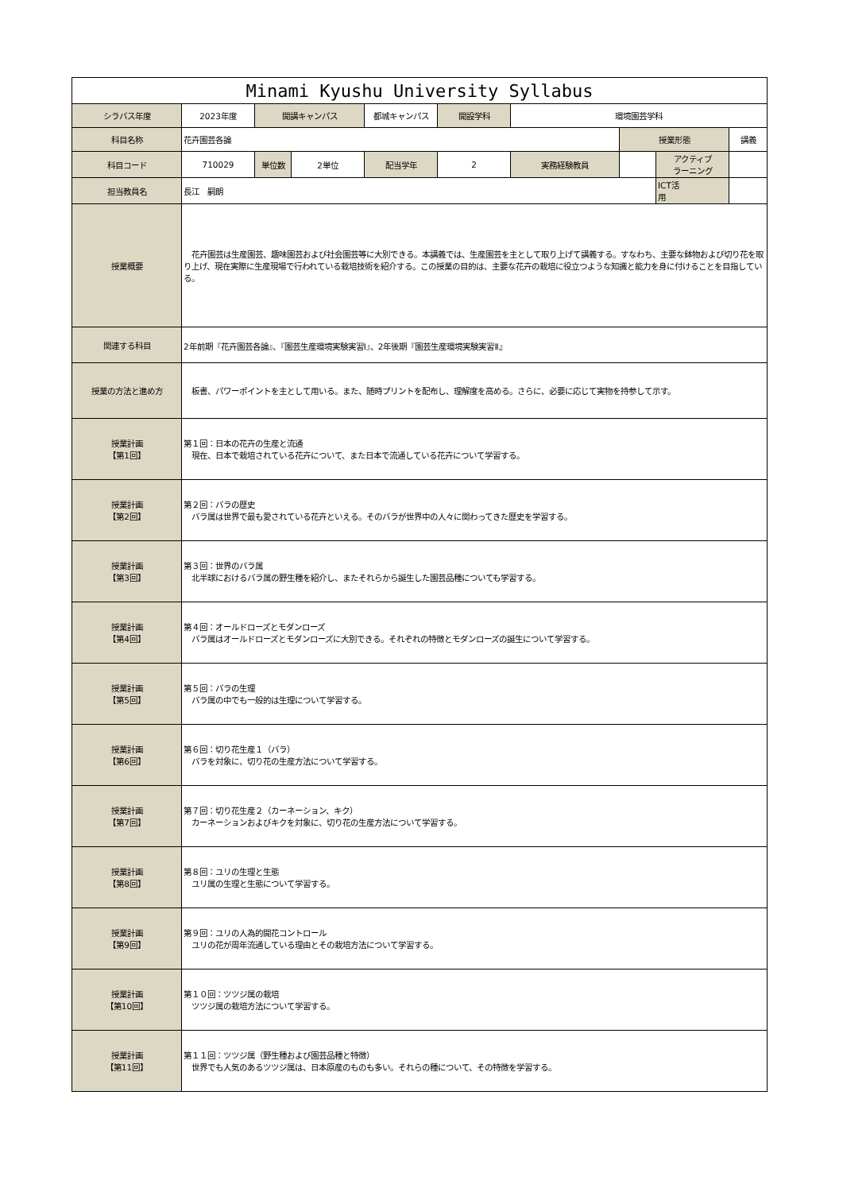| Minami Kyushu University Syllabus | | | | | | | | | |
| シラバス年度 | 2023年度 | 開講キャンパス | | 都城キャンパス | 開設学科 | 環境園芸学科 | | | |
| 科目名称 | 花卉園芸各論 | | | | | | 授業形態 | | 講義 |
| 科目コード | 710029 | 単位数 | 2単位 | 配当学年 | 2 | 実務経験教員 | | アクティブ ラーニング | |
| 担当教員名 | 長江 嗣朗 | | | | | | | ICT活 用 | |
| 授業概要 | 花卉園芸は生産園芸、趣味園芸および社会園芸等に大別できる。本講義では、生産園芸を主として取り上げて講義する。すなわち、主要な鉢物および切り花を取り上げ、現在実際に生産現場で行われている栽培技術を紹介する。この授業の目的は、主要な花卉の栽培に役立つような知識と能力を身に付けることを目指している。 | | | | | | | | |
| 関連する科目 | 2年前期『花卉園芸各論』、『園芸生産環境実験実習Ⅰ』、2年後期『園芸生産環境実験実習Ⅱ』 | | | | | | | | |
| 授業の方法と進め方 | 板書、パワーポイントを主として用いる。また、随時プリントを配布し、理解度を高める。さらに、必要に応じて実物を持参して示す。 | | | | | | | | |
| 授業計画 【第1回】 | 第１回：日本の花卉の生産と流通 現在、日本で栽培されている花卉について、また日本で流通している花卉について学習する。 | | | | | | | | |
| 授業計画 【第2回】 | 第２回：バラの歴史 バラ属は世界で最も愛されている花卉といえる。そのバラが世界中の人々に関わってきた歴史を学習する。 | | | | | | | | |
| 授業計画 【第3回】 | 第３回：世界のバラ属 北半球におけるバラ属の野生種を紹介し、またそれらから誕生した園芸品種についても学習する。 | | | | | | | | |
| 授業計画 【第4回】 | 第４回：オールドローズとモダンローズ バラ属はオールドローズとモダンローズに大別できる。それぞれの特徴とモダンローズの誕生について学習する。 | | | | | | | | |
| 授業計画 【第5回】 | 第５回：バラの生理 バラ属の中でも一般的は生理について学習する。 | | | | | | | | |
| 授業計画 【第6回】 | 第６回：切り花生産１（バラ） バラを対象に、切り花の生産方法について学習する。 | | | | | | | | |
| 授業計画 【第7回】 | 第７回：切り花生産２（カーネーション、キク） カーネーションおよびキクを対象に、切り花の生産方法について学習する。 | | | | | | | | |
| 授業計画 【第8回】 | 第８回：ユリの生理と生態 ユリ属の生理と生態について学習する。 | | | | | | | | |
| 授業計画 【第9回】 | 第９回：ユリの人為的開花コントロール ユリの花が周年流通している理由とその栽培方法について学習する。 | | | | | | | | |
| 授業計画 【第10回】 | 第１０回：ツツジ属の栽培 ツツジ属の栽培方法について学習する。 | | | | | | | | |
| 授業計画 【第11回】 | 第１１回：ツツジ属（野生種および園芸品種と特徴） 世界でも人気のあるツツジ属は、日本原産のものも多い。それらの種について、その特徴を学習する。 | | | | | | | | |